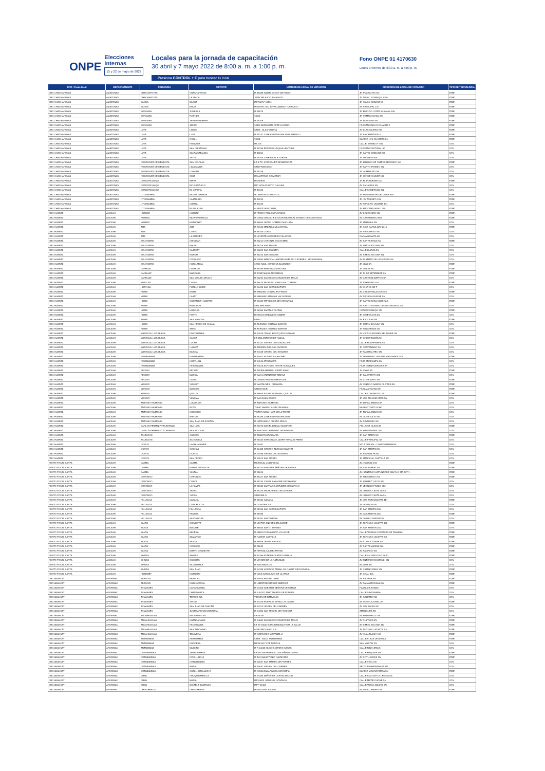ONPE
Elecciones
Internas
15 y 22 de mayo de 2022
Locales para la jornada de capacitación
30 abril y 7 mayo 2022 de 8:00 a. m. a 1:00 p. m.
Presiona CONTROL + F para buscar tu local
Fono ONPE 01 4170630
Lunes a viernes de 8:30 a. m. a 5:00 p. m.
| ORC / Punto focal | DEPARTAMENTO | PROVINCIA | DISTRITO | NOMBRE DE LOCAL DE VOTACIÓN | DIRECCIÓN DE LOCAL DE VOTACIÓN | TIPO DE TECNOLOGIA |
| --- | --- | --- | --- | --- | --- | --- |
| ORC CHACHAPOYAS | AMAZONAS | CHACHAPOYAS | CHACHAPOYAS | IE 18288 ISABEL LYNCH DE RUBIO | JR AYACUCHO 670 | STAE |
| ORC CHACHAPOYAS | AMAZONAS | CHACHAPOYAS | LA JALCA | JUAN VELASCO ALVARADO | JR TUPAC YUPANQUI 1000 | STAE |
| ORC CHACHAPOYAS | AMAZONAS | BAGUA | BAGUA | IEIPSM N° 16194 | JR ICA SN CUADRA 12 | STAE |
| ORC CHACHAPOYAS | AMAZONAS | BAGUA | IMAZA | IESM TEC IND TUPAC AMARU - CHIRIACO | AV PRINCIPAL 220 | STAE |
| ORC CHACHAPOYAS | AMAZONAS | BONGARA | JUMBILLA | IE 18079 | JR EMIGDIO LOPEZ HUAMAN 345 | STAE |
| ORC CHACHAPOYAS | AMAZONAS | BONGARA | FLORIDA | 18092 | JR POMACOCHAS SN | STAE |
| ORC CHACHAPOYAS | AMAZONAS | BONGARA | YAMBRASBAMBA | IE 18108 | JR BONGARA SN | STAE |
| ORC CHACHAPOYAS | AMAZONAS | BONGARA | JAZAN | 18322 ABRAHAM LOPEZ LUCERO | PSJ SAN CARLOS CUADRA 2 | STAE |
| ORC CHACHAPOYAS | AMAZONAS | LUYA | LAMUD | CEBA - BLAS VALERA | AV BLAS VALERA 786 | STAE |
| ORC CHACHAPOYAS | AMAZONAS | LUYA | LUYA | IE 18132 JOSE ANTONIO ENCINAS FRANCO | JR SAN MARTIN 810 | STAE |
| ORC CHACHAPOYAS | AMAZONAS | LUYA | OCALLI | 18151 | BARRIO LOS OLIVARES SN | STAE |
| ORC CHACHAPOYAS | AMAZONAS | LUYA | PISUQUIA | IEI 216 | CALLE: YOMBLOT S/N | CON |
| ORC CHACHAPOYAS | AMAZONAS | LUYA | SAN CRISTOBAL | IE 18156 EPIFANIO URQUIA VENTURA | PSJ SAN CRISTOBAL SN | CON |
| ORC CHACHAPOYAS | AMAZONAS | LUYA | SANTA CATALINA | IE 18200 | JR SANTA CATALINA 225 | CON |
| ORC CHACHAPOYAS | AMAZONAS | LUYA | TRITA | IE 18205 JOSE R ARCE TUESTA | JR TRISTEZA SN | CON |
| ORC CHACHAPOYAS | AMAZONAS | RODRIGUEZ DE MENDOZA | SAN NICOLAS | I.E.S.T.P. RODRIGUEZ DE MENDOZA | JR BRAULIO DE CAMPO REDONDO 150 | STAE |
| ORC CHACHAPOYAS | AMAZONAS | RODRIGUEZ DE MENDOZA | LIMABAMBA | SAN FRANCISCO | JR SANTO TORIBIO SN | CON |
| ORC CHACHAPOYAS | AMAZONAS | RODRIGUEZ DE MENDOZA | LONGAR | IE 18236 | JR LA MERCED SN | CON |
| ORC CHACHAPOYAS | AMAZONAS | RODRIGUEZ DE MENDOZA | OMIA | IES ANTONIO RAIMONDY | JR JORGE CHAVEZ 175 | CON |
| ORC CHACHAPOYAS | AMAZONAS | CONDORCANQUI | NIEVA | IES NIEVA | JR EL PORVENIR 310 | STAE |
| ORC CHACHAPOYAS | AMAZONAS | CONDORCANQUI | RIO SANTIAGO | IEP 16736 PUERTO GALILEA | AV ZACARIAS SN | CON |
| ORC CHACHAPOYAS | AMAZONAS | CONDORCANQUI | EL CENEPA | IE 16342 | CALLE COMERCIAL SN | CON |
| ORC CHACHAPOYAS | AMAZONAS | UTCUBAMBA | BAGUA GRANDE | IE. SANTIAGO APOSTOL | JR ABRAHAM VALDELOMAR 990 | STAE |
| ORC CHACHAPOYAS | AMAZONAS | UTCUBAMBA | CAJARURO | IE 16229 | JR. EL TRIUNFO 241 | STAE |
| ORC CHACHAPOYAS | AMAZONAS | UTCUBAMBA | CUMBA | IE 16245 | AV HIPOLITO UNUANE 441 | CON |
| ORC CHACHAPOYAS | AMAZONAS | UTCUBAMBA | EL MILAGRO | ALBERTO ESCOBAR | JR MEZONES MURO 295 | STAE |
| ORC HUARAZ | ANCASH | HUARAZ | HUARAZ | IE PEDRO PABLO ATUSPARIA | AV BOLOGNESI 116 | STAE |
| ORC HUARAZ | ANCASH | HUARAZ | INDEPENDENCIA | IE GRAN UNIDAD ESCOLAR MARISCAL TORIBIO DE LUZURIAGA | AV CENTENARIO 988 | STAE |
| ORC HUARAZ | ANCASH | HUARAZ | HUANCHAY | IE 86054 JAVIER ROMERO MAGUIÑA | JR MIRAMAR SN | CON |
| ORC HUARAZ | ANCASH | AIJA | AIJA | IE 86136 MEDALLA MILAGROSA | JR INCA GARCILAZO 2610 | STAE |
| ORC HUARAZ | ANCASH | AIJA | CORIS | IE 86153 CORIS | AV PROGRESO SN | CON |
| ORC HUARAZ | ANCASH | AIJA | LA MERCED | IE VICENTE GUERRERO PALACIOS | RARAMAPAMPA SN | CON |
| ORC HUARAZ | ANCASH | BOLOGNESI | CHIQUIAN | IE 86211 CORONEL BOLOGNESI | AV SANTA ROSA 700 | STAE |
| ORC HUARAZ | ANCASH | BOLOGNESI | AQUIA | IE 86216 SAN MIGUEL | JR SIMON BOLIVAR SN | CON |
| ORC HUARAZ | ANCASH | BOLOGNESI | CAJACAY | IE 86221 SAN AGUSTIN | CALLE LLANJA SN | CON |
| ORC HUARAZ | ANCASH | BOLOGNESI | HUASTA | IE 86223 SANTA MARIA | AV SIMON BOLIVAR SN | CON |
| ORC HUARAZ | ANCASH | BOLOGNESI | COLQUIOC | IE 20850 MARISCAL ANDRES AVELINO CACERES - SECUNDARIA | AV ALBERTO DE LAS CASAS SN | CON |
| ORC HUARAZ | ANCASH | BOLOGNESI | HUALLANCA | 32226 RAUL CORDOVA ALVARADO | JR LIMA SN | STAE |
| ORC HUARAZ | ANCASH | CARHUAZ | CARHUAZ | IE 86269 MARIA AUXILIADORA | JR UNION SN | STAE |
| ORC HUARAZ | ANCASH | CARHUAZ | MARCARA | IE JOSE MARIA ARGUEDAS | JR 14 DE SETIEMBRE SN | STAE |
| ORC HUARAZ | ANCASH | CARHUAZ | SAN MIGUEL DE ACO | IE 86290 SAGRADO CORAZON DE JESUS | AV CARRION MATTOS SN | CON |
| ORC HUARAZ | ANCASH | HUAYLAS | CARAZ | IE 86473 MICELINO SANDOVAL TORRES | JR RAYMONDI 161 | STAE |
| ORC HUARAZ | ANCASH | HUAYLAS | PUEBLO LIBRE | IE 86495 SAN JUAN BAUTISTA | AV 03 LT 01 MZ F | CON |
| ORC HUARAZ | ANCASH | HUARI | HUARI | IE MANUEL GONZALES PRADA | AV CIRCUNVALACION 452 | STAE |
| ORC HUARAZ | ANCASH | HUARI | CAJAY | IE MARIANO MELGAR VALDIVIESO | AV PEDRO AGUIRRE SN | CON |
| ORC HUARAZ | ANCASH | HUARI | CHAVIN DE HUANTAR | IE 86349 REPUBLICA DE HONDURAS | JR SANTA ROSA CUADRA 1 | STAE |
| ORC HUARAZ | ANCASH | HUARI | HUACACHI | SAN JERONIMO | AV SANTO TORIBIO DE MOGROVEJO 206 | CON |
| ORC HUARAZ | ANCASH | HUARI | HUACHIS | IE 86354 SARITA COLONIA | CONDORCANQUI SN | STAE |
| ORC HUARAZ | ANCASH | HUARI | PONTO | HORACIO ZEBALLOS GAMEZ | JR JOSE OLAYA SN | CON |
| ORC HUARAZ | ANCASH | HUARI | SAN MARCOS | 86380 | AV ESCOLAR SN | STAE |
| ORC HUARAZ | ANCASH | HUARI | SAN PEDRO DE CHANA | IE ELEAZAR GUZMAN BARRON | JR SIMON BOLIVAR SN | CON |
| ORC HUARAZ | ANCASH | HUARI | ANRA | IE ELEAZAR GUZMAN BARRON | JR NAZARENAS SN | CON |
| ORC HUARAZ | ANCASH | MARISCAL LUZURIAGA | PISCOBAMBA | IE 84025 CESAR EGUZQUIZA DURAND | AV VICTOR ANDRES BELAUNDE SN | STAE |
| ORC HUARAZ | ANCASH | MARISCAL LUZURIAGA | CASCA | I.E SAN ANTONIO DE PADUA | JR CHUSPIPAMPA SN | CON |
| ORC HUARAZ | ANCASH | MARISCAL LUZURIAGA | LUCMA | IE 84131 VIRGEN DE GUADALUPE | CALLE HUARIPAMPA SN | CON |
| ORC HUARAZ | ANCASH | MARISCAL LUZURIAGA | LLUMPA | IE ANDRES AVELINO CACERES | JR CENTENARIO SN | CON |
| ORC HUARAZ | ANCASH | MARISCAL LUZURIAGA | MUSGA | IE 84128 VIRGEN DEL ROSARIO | JR PACHACUTEC SN | CON |
| ORC HUARAZ | ANCASH | POMABAMBA | POMABAMBA | IE 84001 ROSENDA SANCHEZ | JR TENIENTE CORONEL MELGAREJO SN | STAE |
| ORC HUARAZ | ANCASH | POMABAMBA | HUAYLLAN | IE 84014 ATOJPAMPA | PSJE ATOJPAMPA SN | CON |
| ORC HUARAZ | ANCASH | POMABAMBA | PAROBAMBA | IE 84019 ALFONSO PONTE GONZALES | PSJE GUENHUARAJRA SN | CON |
| ORC HUARAZ | ANCASH | RECUAY | RECUAY | IE JAVIER HERAUD PEREZ 86560 | JR RAYO SN | STAE |
| ORC HUARAZ | ANCASH | RECUAY | MARCA | IE SAN LORENZO DE MARCA | JR SALAVERRY 285 | CON |
| ORC HUARAZ | ANCASH | RECUAY | CATAC | IE CESAR VALLEJO MENDOZA | AV 31 DE MAYO SN | STAE |
| ORC HUARAZ | ANCASH | YUNGAY | YUNGAY | IE SANTA INES - PRIMARIA | AV IGNACIO RAMOS OLIVERA SN | STAE |
| ORC HUARAZ | ANCASH | YUNGAY | MANCOS | SAN ROQUE | PSJ AMARGURA SN | STAE |
| ORC HUARAZ | ANCASH | YUNGAY | QUILLO | IE 86645 RICARDO PALMA - QUILLO | CALLE CONVENTO 179 | STAE |
| ORC HUARAZ | ANCASH | YUNGAY | YANAMA | IE SAN JUAN BOSCO | JR LOS EDUCADORES SN | CON |
| ORC HUARAZ | ANCASH | ANTONIO RAIMONDI | LLAMELLIN | IE ANTONIO RAIMONDI | JR TUPAC AMARU SN | CON |
| ORC HUARAZ | ANCASH | ANTONIO RAIMONDI | ACZO | TUPAC AMARU II (SECUNDARIA) | BARRIO TINTICUCHO | CON |
| ORC HUARAZ | ANCASH | ANTONIO RAIMONDI | CHACCHO | VICTOR RAUL HAYA DE LA TORRE | JR TUPAC AMARU SN | CON |
| ORC HUARAZ | ANCASH | ANTONIO RAIMONDI | MIRGAS | IE 86186 JOSE ANTONIO ENCINAS | AV 28 DE JULIO SN | CON |
| ORC HUARAZ | ANCASH | ANTONIO RAIMONDI | SAN JUAN DE RONTOY | IE INTEGRADO CRISTO JESUS | AV RAYMONDI SN | CON |
| ORC HUARAZ | ANCASH | CARLOS FERMIN FITZCARRALD | SAN LUIS | IE 86375 DANIEL BADIALI MASIRONI | PRL JOSE OLAYA 38 | STAE |
| ORC HUARAZ | ANCASH | CARLOS FERMIN FITZCARRALD | SAN NICOLAS | IE SANTIAGO ANTUNEZ DE MAYOLO | AV MAGISTERIAL SN | CON |
| ORC HUARAZ | ANCASH | ASUNCION | CHACAS | IE AMAUTA ATUSPARIA | JR SAN MATIN SN | STAE |
| ORC HUARAZ | ANCASH | ASUNCION | ACOCHACA | IE 86344 INTEGRADO JAVIER HERAUD PEREZ | CALLE PRINCIPAL SN | CON |
| ORC HUARAZ | ANCASH | OCROS | CARHUAPAMPA | IE 20481 | MZ. A FUE SN -- CAMPO NARANJAL | CON |
| ORC HUARAZ | ANCASH | OCROS | COCHAS | IE 20488 GENARO ABARCA RAMIREZ | JR SAN MARTIN SN | CON |
| ORC HUARAZ | ANCASH | OCROS | OCROS | IE 20498 VIRGEN DEL ROSARIO | JR ATAHUALPA SN | CON |
| ORC HUARAZ | ANCASH | OCROS | SAN PEDRO | IE 20513 SAN PEDRO | JR MARISCAL CASTILLA SN | CON |
| PUNTO FOCAL SANTA | ANCASH | CASMA | CASMA | MARISCAL LUZURIAGA | AV. HUARAZ 244 | STAE |
| PUNTO FOCAL SANTA | ANCASH | CASMA | BUENA VISTA ALTA | IE 88110 NUESTRA SEÑORA DE FATIMA | AV VILLARREAL SN | STAE |
| PUNTO FOCAL SANTA | ANCASH | CASMA | YAUTAN | IE 88015 | AV. SANTIAGO ANTUNEZ DE MAYOLO MZ J LT 1 | STAE |
| PUNTO FOCAL SANTA | ANCASH | CORONGO | CORONGO | IE 88127 SAN PEDRO | JR PROGRESO 703 | STAE |
| PUNTO FOCAL SANTA | ANCASH | CORONGO | CUSCA | IE 88130 JORGE BASADRE GROHMANN | JR SUAREZ YULFO SN | CON |
| PUNTO FOCAL SANTA | ANCASH | CORONGO | LA PAMPA | IE 88132 SANTIAGO ANTUNEZ DE MAYOLO | JR LEONCIO PRADO 382 | CON |
| PUNTO FOCAL SANTA | ANCASH | CORONGO | YANAC | IE 88134 PEDRO PABLO ATUSPARIA | AV. RAMON CASTILLA SN | CON |
| PUNTO FOCAL SANTA | ANCASH | CORONGO | YUPAN | SAN PABLO | AV. RAMON CASTILLA SN | CON |
| PUNTO FOCAL SANTA | ANCASH | PALLASCA | CABANA | IE 88154 CABANA | JR LOS ESTUDIANTES 117 | STAE |
| PUNTO FOCAL SANTA | ANCASH | PALLASCA | CONCHUCOS | IE CONCHUCOS | JR LAVANDA SN | CON |
| PUNTO FOCAL SANTA | ANCASH | PALLASCA | PALLASCA | IE 88155 SAN JUAN BAUTISTA | JR SAN MARTIN 386 | CON |
| PUNTO FOCAL SANTA | ANCASH | PALLASCA | PAMPAS | IE 88358 | AV LA CANTUTA 350 | STAE |
| PUNTO FOCAL SANTA | ANCASH | PALLASCA | SANTA ROSA | IE 88162 SANTA ROSA | AV OBISPO FARFAN SN | CON |
| PUNTO FOCAL SANTA | ANCASH | SANTA | CHIMBOTE | IE VICTOR ANDRES BELAUNDE | JR ALFONSO UGARTE 178 | STAE |
| PUNTO FOCAL SANTA | ANCASH | SANTA | MACATE | IE 88054 SANTO TORIBIO | JR SAN MARTIN 250 | CON |
| PUNTO FOCAL SANTA | ANCASH | SANTA | NEPEÑA | IE MARCOS EVARISTO VILLACRE | CALLE TERESA GONZALES DE FANNING | STAE |
| PUNTO FOCAL SANTA | ANCASH | SANTA | SAMANCO | IE RAMON CASTILLA | JR ALFONSO UGARTE 201 | STAE |
| PUNTO FOCAL SANTA | ANCASH | SANTA | SANTA | IE 88009 JAVIER HERAUD | AV 9 DE OCTUBRE SN | STAE |
| PUNTO FOCAL SANTA | ANCASH | SANTA | COISHCO | IE 88044 | AV SANTA MARINA 200 | STAE |
| PUNTO FOCAL SANTA | ANCASH | SANTA | NUEVO CHIMBOTE | IE REPUBLICA ARGENTINA | AV PACIFICO SN | STAE |
| PUNTO FOCAL SANTA | ANCASH | SIHUAS | SIHUAS | IE 84165 ASTERIA CASTRO PAREJA | CALLE SN PINGULLO BAJO | STAE |
| PUNTO FOCAL SANTA | ANCASH | SIHUAS | QUICHES | IE VIRGEN DE LA NATIVIDAD | AV ANTONIO RAYMONDI SN | CON |
| PUNTO FOCAL SANTA | ANCASH | SIHUAS | SICSIBAMBA | IE SAN MARCOS | AV LIMA SN | CON |
| PUNTO FOCAL SANTA | ANCASH | SIHUAS | SAN JUAN | IE 84189 HORACIO ZEBALLOS GAMEZ SECUNDARIA | JR CAMINO REAL SN | STAE |
| PUNTO FOCAL SANTA | ANCASH | HUARMEY | HUARMEY | IE INCA GARCILAZO DE LA VEGA | JR GRAU 401 | STAE |
| ORC ABANCAY | APURIMAC | ABANCAY | ABANCAY | IE 54005 MIGUEL GRAU | AV SEOANE SN | STAE |
| ORC ABANCAY | APURIMAC | ABANCAY | CHALHUANCA | IE LIBERTADORES DE AMERICA | AV PANAMERICANA SN | STAE |
| ORC ABANCAY | APURIMAC | AYMARAES | CARAYBAMBA | IE 54306 NUESTRA SEÑORA DE FATIMA | PLAZA DE ARMAS | CON |
| ORC ABANCAY | APURIMAC | AYMARAES | CHAPIMARCA | IE N 54312 FRAY MARTIN DE PORRES | CALLE SAYOPAMPA | CON |
| ORC ABANCAY | APURIMAC | AYMARAES | TAPAIRIHUA | VIRGEN DE NATIVIDAD | JR GALEANO SN | CON |
| ORC ABANCAY | APURIMAC | AYMARAES | TINTAY | IE 54326 HORACIO ZEVALLOS GAMEZ | AV INSTITUCIONAL SN | STAE |
| ORC ABANCAY | APURIMAC | AYMARAES | SAN JUAN DE CHACÑA | IE 54311 VIRGEN DEL CARMEN | AV LOS INCAS SN | CON |
| ORC ABANCAY | APURIMAC | AYMARAES | JUSTO APU SAHUARAURA | IE 54380 SAN MIGUEL DE PICHIGUA | AMARGURA SN | CON |
| ORC ABANCAY | APURIMAC | ANDAHUAYLAS | ANDAHUAYLAS | I.E 55005 | AV MARTINELLY SN | STAE |
| ORC ABANCAY | APURIMAC | ANDAHUAYLAS | HUANCARAMA | IE 54084 SAGRADO CORAZON DE JESUS | AV CULTURA SN | STAE |
| ORC ABANCAY | APURIMAC | ANDAHUAYLAS | PACOBAMBA | I.E. N° 54062 SAN JUAN BAUTISTA LA SALLE | AV SIMON BOLIVAR 117 | STAE |
| ORC ABANCAY | APURIMAC | ANDAHUAYLAS | SAN JERONIMO | AGROPECUARIO N 8 | JR ALFONSO UGARTE 700 | STAE |
| ORC ABANCAY | APURIMAC | ANDAHUAYLAS | TALAVERA | IE GREGORIO MARTINELLI | AV HUALALACHI 134 | STAE |
| ORC ABANCAY | APURIMAC | ANTABAMBA | ANTABAMBA | CEBA - 55007 ANTABAMBA | CALLE PLAZA DE ARMAS | STAE |
| ORC ABANCAY | APURIMAC | ANTABAMBA | OROPESA | IEP N 54271 DE TOTORA | SAN MARTIN SN | CON |
| ORC ABANCAY | APURIMAC | ANTABAMBA | SABAINO | IE N 54268 HUGO A BERRIO CASAS | CALLE NIÑO JESUS | CON |
| ORC ABANCAY | APURIMAC | COTABAMBAS | TAMBOBAMBA | I.E 501288 ERNESTO CASTAÑEDA GARAY | CALLE HAQUIRA SN | STAE |
| ORC ABANCAY | APURIMAC | COTABAMBAS | COYLLURQUI | IE 103 INA ANTONIO RAYMONDI | AV COYLLURQUI SN | STAE |
| ORC ABANCAY | APURIMAC | COTABAMBAS | COTABAMBAS | IE 50637 SAN MARTIN DE PORRES | CALLE VIGIL SN | CON |
| ORC ABANCAY | APURIMAC | COTABAMBAS | MARA | IE 50631 VIRGEN DEL CARMEN | SECTOR PAMPAPAMPA SN | CON |
| ORC ABANCAY | APURIMAC | COTABAMBAS | CHALLHUAHUACHO | IE GRAN AMAUTA MOLINOPAMPA | BARRIO MOLINOPAMPA SN | STAE |
| ORC ABANCAY | APURIMAC | GRAU | CHUQUIBAMBILLA | IE 54385 SEÑOR DE LA EXALTACION | CALLE AUGUSTO B LEGUIA SN | CON |
| ORC ABANCAY | APURIMAC | GRAU | MARIA | IEP 54401 SAN LUIS GONZAGA | CALLE MATECCACHE SN | CON |
| ORC ABANCAY | APURIMAC | GRAU | MICAELA BASTIDAS | IEPP 54408 | CALLE TUPAC AMARU SN | CON |
| ORC ABANCAY | APURIMAC | CHINCHEROS | CHINCHEROS | IESM TUPAC AMARU | AV TUPAC AMARU SN | STAE |